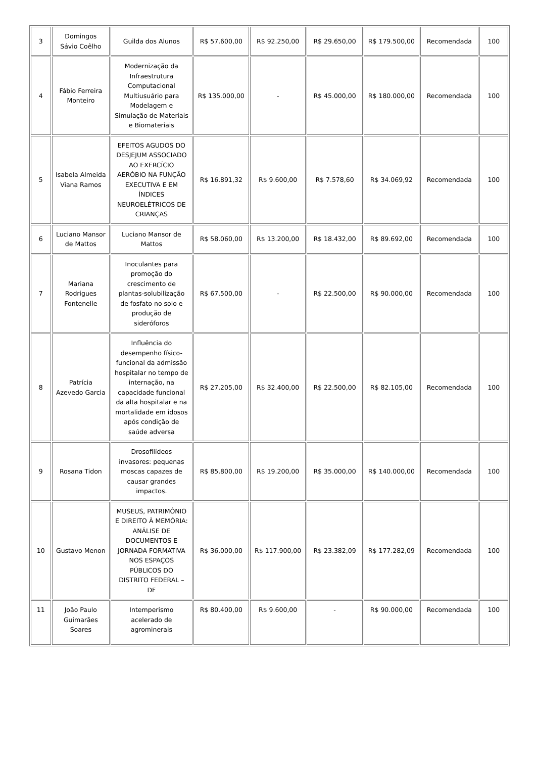| 3 | Domingos Sávio Coêlho | Guilda dos Alunos | R$ 57.600,00 | R$ 92.250,00 | R$ 29.650,00 | R$ 179.500,00 | Recomendada | 100 |
| 4 | Fábio Ferreira Monteiro | Modernização da Infraestrutura Computacional Multiusuário para Modelagem e Simulação de Materiais e Biomateriais | R$ 135.000,00 | - | R$ 45.000,00 | R$ 180.000,00 | Recomendada | 100 |
| 5 | Isabela Almeida Viana Ramos | EFEITOS AGUDOS DO DESJEJUM ASSOCIADO AO EXERCÍCIO AERÓBIO NA FUNÇÃO EXECUTIVA E EM ÍNDICES NEUROELÉTRICOS DE CRIANÇAS | R$ 16.891,32 | R$ 9.600,00 | R$ 7.578,60 | R$ 34.069,92 | Recomendada | 100 |
| 6 | Luciano Mansor de Mattos | Luciano Mansor de Mattos | R$ 58.060,00 | R$ 13.200,00 | R$ 18.432,00 | R$ 89.692,00 | Recomendada | 100 |
| 7 | Mariana Rodrigues Fontenelle | Inoculantes para promoção do crescimento de plantas-solubilização de fosfato no solo e produção de sideróforos | R$ 67.500,00 | - | R$ 22.500,00 | R$ 90.000,00 | Recomendada | 100 |
| 8 | Patrícia Azevedo Garcia | Influência do desempenho físico-funcional da admissão hospitalar no tempo de internação, na capacidade funcional da alta hospitalar e na mortalidade em idosos após condição de saúde adversa | R$ 27.205,00 | R$ 32.400,00 | R$ 22.500,00 | R$ 82.105,00 | Recomendada | 100 |
| 9 | Rosana Tidon | Drosofilídeos invasores: pequenas moscas capazes de causar grandes impactos. | R$ 85.800,00 | R$ 19.200,00 | R$ 35.000,00 | R$ 140.000,00 | Recomendada | 100 |
| 10 | Gustavo Menon | MUSEUS, PATRIMÔNIO E DIREITO À MEMÓRIA: ANÁLISE DE DOCUMENTOS E JORNADA FORMATIVA NOS ESPAÇOS PÚBLICOS DO DISTRITO FEDERAL – DF | R$ 36.000,00 | R$ 117.900,00 | R$ 23.382,09 | R$ 177.282,09 | Recomendada | 100 |
| 11 | João Paulo Guimarães Soares | Intemperismo acelerado de agrominerais | R$ 80.400,00 | R$ 9.600,00 | - | R$ 90.000,00 | Recomendada | 100 |